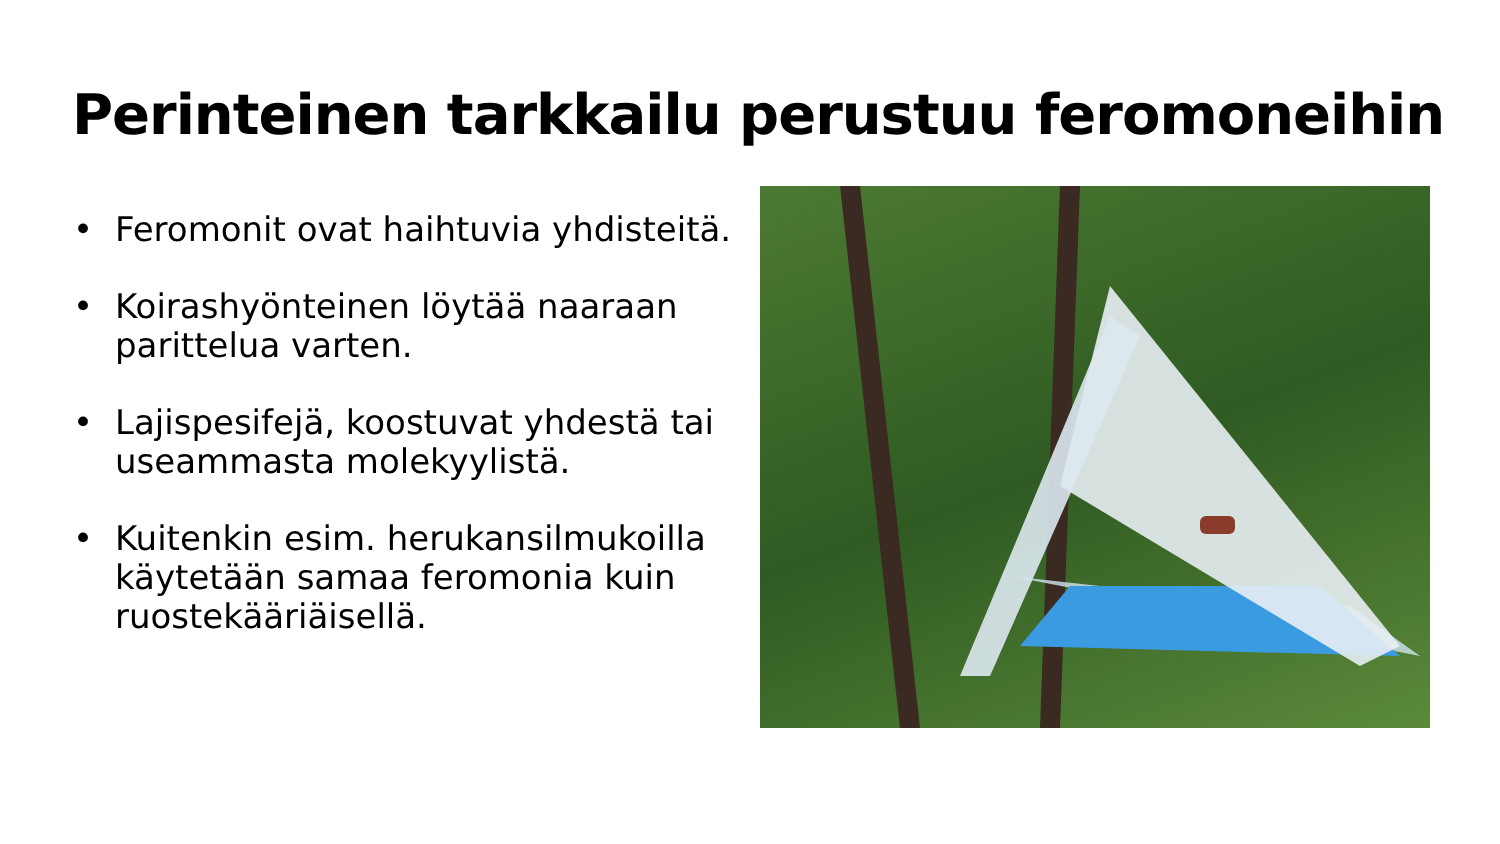Perinteinen tarkkailu perustuu feromoneihin
• Feromonit ovat haihtuvia yhdisteitä.
• Koirashyönteinen löytää naaraan parittelua varten.
• Lajispesifejä, koostuvat yhdestä tai useammasta molekyylistä.
• Kuitenkin esim. herukansilmukoilla käytetään samaa feromonia kuin ruostekääriäisellä.